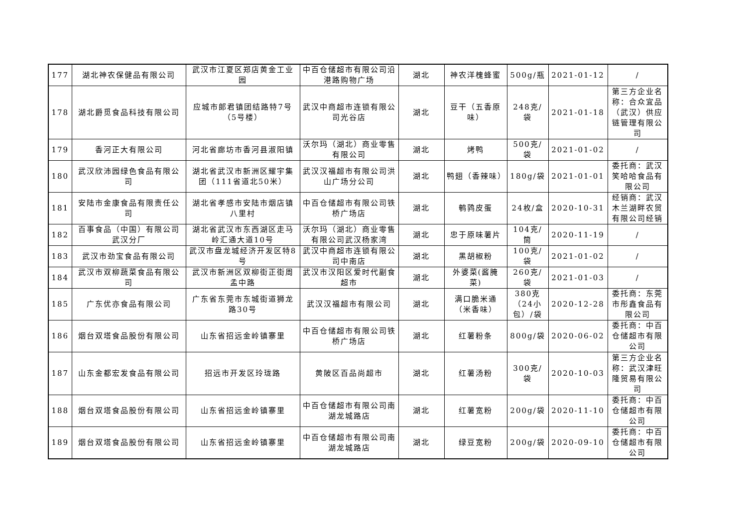| 177 | 湖北神农保健品有限公司 | 武汉市江夏区郑店黄金工业园 | 中百仓储超市有限公司沿港路购物广场 | 湖北 | 神农洋槐蜂蜜 | 500g/瓶 | 2021-01-12 | / |
| 178 | 湖北爵觅食品科技有限公司 | 应城市郎君镇团结路特7号（5号楼） | 武汉中商超市连锁有限公司光谷店 | 湖北 | 豆干（五香原味） | 248克/袋 | 2021-01-18 | 第三方企业名称：合众宜品（武汉）供应链管理有限公司 |
| 179 | 香河正大有限公司 | 河北省廊坊市香河县淑阳镇 | 沃尔玛（湖北）商业零售有限公司 | 湖北 | 烤鸭 | 500克/袋 | 2021-01-02 | / |
| 180 | 武汉欣沛园绿色食品有限公司 | 湖北省武汉市新洲区耀宇集团（111省道北50米） | 武汉汉福超市有限公司洪山广场分公司 | 湖北 | 鸭翅（香辣味） | 180g/袋 | 2021-01-01 | 委托商：武汉笑哈哈食品有限公司 |
| 181 | 安陆市金康食品有限责任公司 | 湖北省孝感市安陆市烟店镇八里村 | 中百仓储超市有限公司铁桥广场店 | 湖北 | 鹌鹑皮蛋 | 24枚/盒 | 2020-10-31 | 经销商：武汉木兰湖畔农贸有限公司经销 |
| 182 | 百事食品（中国）有限公司武汉分厂 | 湖北省武汉市东西湖区走马岭汇通大道10号 | 沃尔玛（湖北）商业零售有限公司武汉杨家湾 | 湖北 | 忠于原味薯片 | 104克/筒 | 2020-11-19 | / |
| 183 | 武汉市劲宝食品有限公司 | 武汉市盘龙城经济开发区特8号 | 武汉中商超市连锁有限公司中南店 | 湖北 | 黑胡椒粉 | 100克/袋 | 2021-01-02 | / |
| 184 | 武汉市双柳蔬菜食品有限公司 | 武汉市新洲区双柳街正街周孟中路 | 武汉市汉阳区爱时代副食超市 | 湖北 | 外婆菜(酱腌菜) | 260克/袋 | 2021-01-03 | / |
| 185 | 广东优亦食品有限公司 | 广东省东莞市东城街道狮龙路30号 | 武汉汉福超市有限公司 | 湖北 | 满口脆米通（米香味） | 380克（24小包）/袋 | 2020-12-28 | 委托商：东莞市彤鑫食品有限公司 |
| 186 | 烟台双塔食品股份有限公司 | 山东省招远金岭镇寨里 | 中百仓储超市有限公司铁桥广场店 | 湖北 | 红薯粉条 | 800g/袋 | 2020-06-02 | 委托商：中百仓储超市有限公司 |
| 187 | 山东金都宏发食品有限公司 | 招远市开发区玲珑路 | 黄陂区百品尚超市 | 湖北 | 红薯汤粉 | 300克/袋 | 2020-10-03 | 第三方企业名称：武汉津旺隆贸易有限公司 |
| 188 | 烟台双塔食品股份有限公司 | 山东省招远金岭镇寨里 | 中百仓储超市有限公司南湖龙城路店 | 湖北 | 红薯宽粉 | 200g/袋 | 2020-11-10 | 委托商：中百仓储超市有限公司 |
| 189 | 烟台双塔食品股份有限公司 | 山东省招远金岭镇寨里 | 中百仓储超市有限公司南湖龙城路店 | 湖北 | 绿豆宽粉 | 200g/袋 | 2020-09-10 | 委托商：中百仓储超市有限公司 |